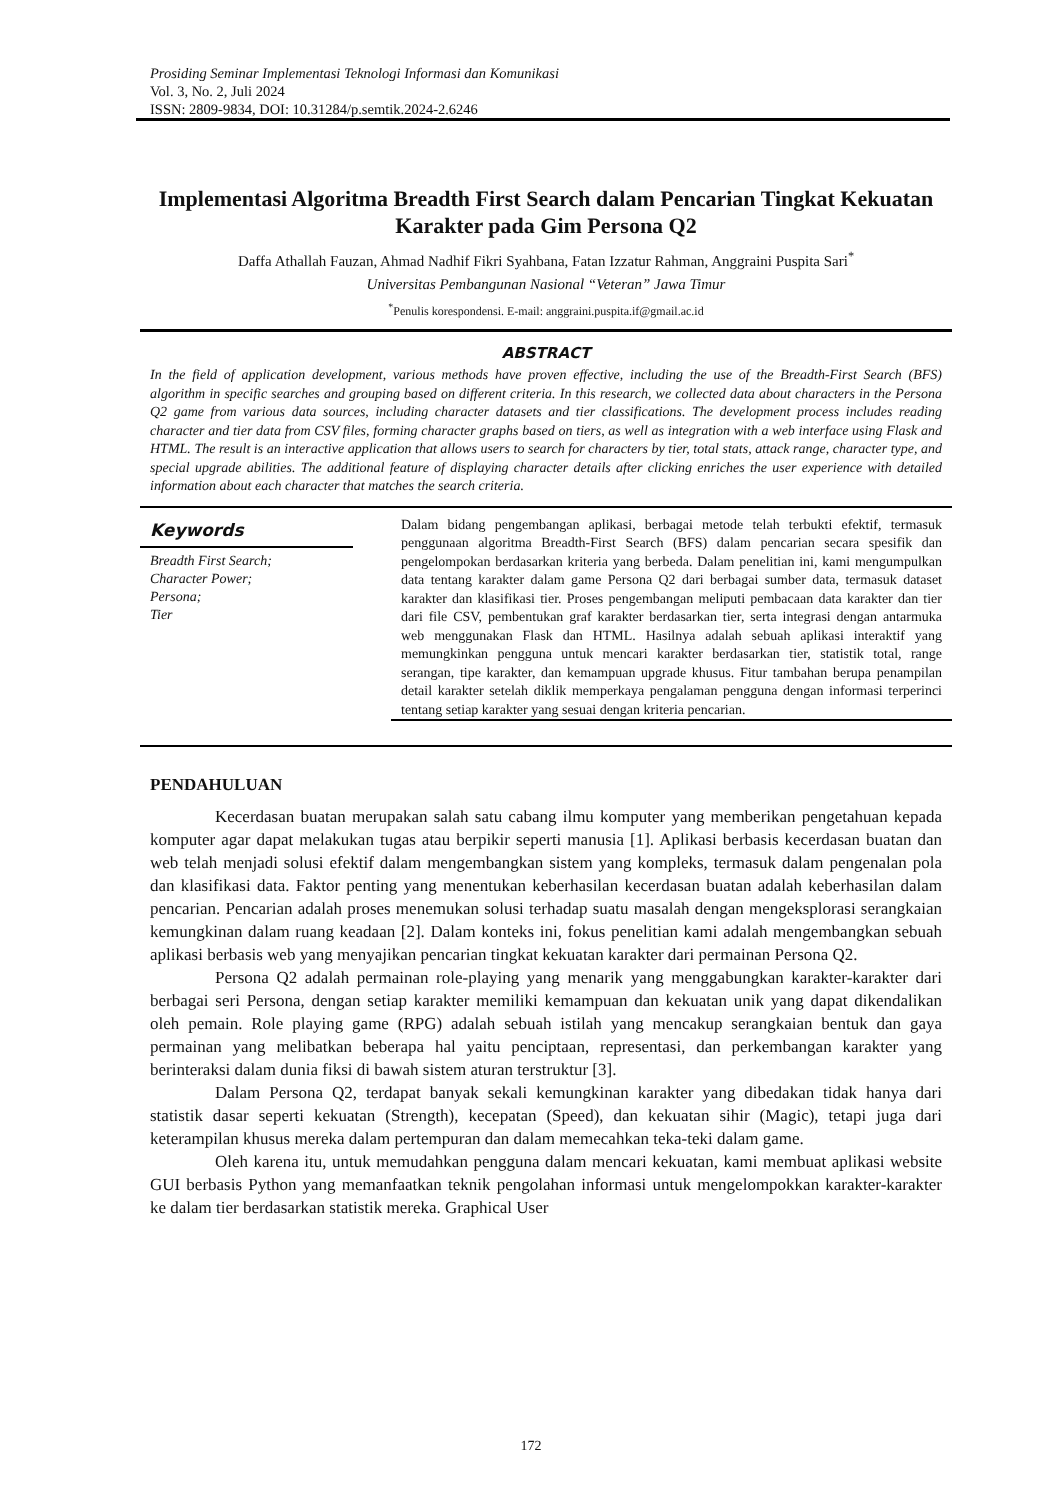Prosiding Seminar Implementasi Teknologi Informasi dan Komunikasi
Vol. 3, No. 2, Juli 2024
ISSN: 2809-9834, DOI: 10.31284/p.semtik.2024-2.6246
Implementasi Algoritma Breadth First Search dalam Pencarian Tingkat Kekuatan Karakter pada Gim Persona Q2
Daffa Athallah Fauzan, Ahmad Nadhif Fikri Syahbana, Fatan Izzatur Rahman, Anggraini Puspita Sari<sup>*</sup>
Universitas Pembangunan Nasional “Veteran” Jawa Timur
<sup>*</sup> Penulis korespondensi. E-mail: anggraini.puspita.if@gmail.ac.id
ABSTRACT
In the field of application development, various methods have proven effective, including the use of the Breadth-First Search (BFS) algorithm in specific searches and grouping based on different criteria. In this research, we collected data about characters in the Persona Q2 game from various data sources, including character datasets and tier classifications. The development process includes reading character and tier data from CSV files, forming character graphs based on tiers, as well as integration with a web interface using Flask and HTML. The result is an interactive application that allows users to search for characters by tier, total stats, attack range, character type, and special upgrade abilities. The additional feature of displaying character details after clicking enriches the user experience with detailed information about each character that matches the search criteria.
Keywords
Breadth First Search;
Character Power;
Persona;
Tier
Dalam bidang pengembangan aplikasi, berbagai metode telah terbukti efektif, termasuk penggunaan algoritma Breadth-First Search (BFS) dalam pencarian secara spesifik dan pengelompokan berdasarkan kriteria yang berbeda. Dalam penelitian ini, kami mengumpulkan data tentang karakter dalam game Persona Q2 dari berbagai sumber data, termasuk dataset karakter dan klasifikasi tier. Proses pengembangan meliputi pembacaan data karakter dan tier dari file CSV, pembentukan graf karakter berdasarkan tier, serta integrasi dengan antarmuka web menggunakan Flask dan HTML. Hasilnya adalah sebuah aplikasi interaktif yang memungkinkan pengguna untuk mencari karakter berdasarkan tier, statistik total, range serangan, tipe karakter, dan kemampuan upgrade khusus. Fitur tambahan berupa penampilan detail karakter setelah diklik memperkaya pengalaman pengguna dengan informasi terperinci tentang setiap karakter yang sesuai dengan kriteria pencarian.
PENDAHULUAN
Kecerdasan buatan merupakan salah satu cabang ilmu komputer yang memberikan pengetahuan kepada komputer agar dapat melakukan tugas atau berpikir seperti manusia [1]. Aplikasi berbasis kecerdasan buatan dan web telah menjadi solusi efektif dalam mengembangkan sistem yang kompleks, termasuk dalam pengenalan pola dan klasifikasi data. Faktor penting yang menentukan keberhasilan kecerdasan buatan adalah keberhasilan dalam pencarian. Pencarian adalah proses menemukan solusi terhadap suatu masalah dengan mengeksplorasi serangkaian kemungkinan dalam ruang keadaan [2]. Dalam konteks ini, fokus penelitian kami adalah mengembangkan sebuah aplikasi berbasis web yang menyajikan pencarian tingkat kekuatan karakter dari permainan Persona Q2.
Persona Q2 adalah permainan role-playing yang menarik yang menggabungkan karakter-karakter dari berbagai seri Persona, dengan setiap karakter memiliki kemampuan dan kekuatan unik yang dapat dikendalikan oleh pemain. Role playing game (RPG) adalah sebuah istilah yang mencakup serangkaian bentuk dan gaya permainan yang melibatkan beberapa hal yaitu penciptaan, representasi, dan perkembangan karakter yang berinteraksi dalam dunia fiksi di bawah sistem aturan terstruktur [3].
Dalam Persona Q2, terdapat banyak sekali kemungkinan karakter yang dibedakan tidak hanya dari statistik dasar seperti kekuatan (Strength), kecepatan (Speed), dan kekuatan sihir (Magic), tetapi juga dari keterampilan khusus mereka dalam pertempuran dan dalam memecahkan teka-teki dalam game.
Oleh karena itu, untuk memudahkan pengguna dalam mencari kekuatan, kami membuat aplikasi website GUI berbasis Python yang memanfaatkan teknik pengolahan informasi untuk mengelompokkan karakter-karakter ke dalam tier berdasarkan statistik mereka. Graphical User
172